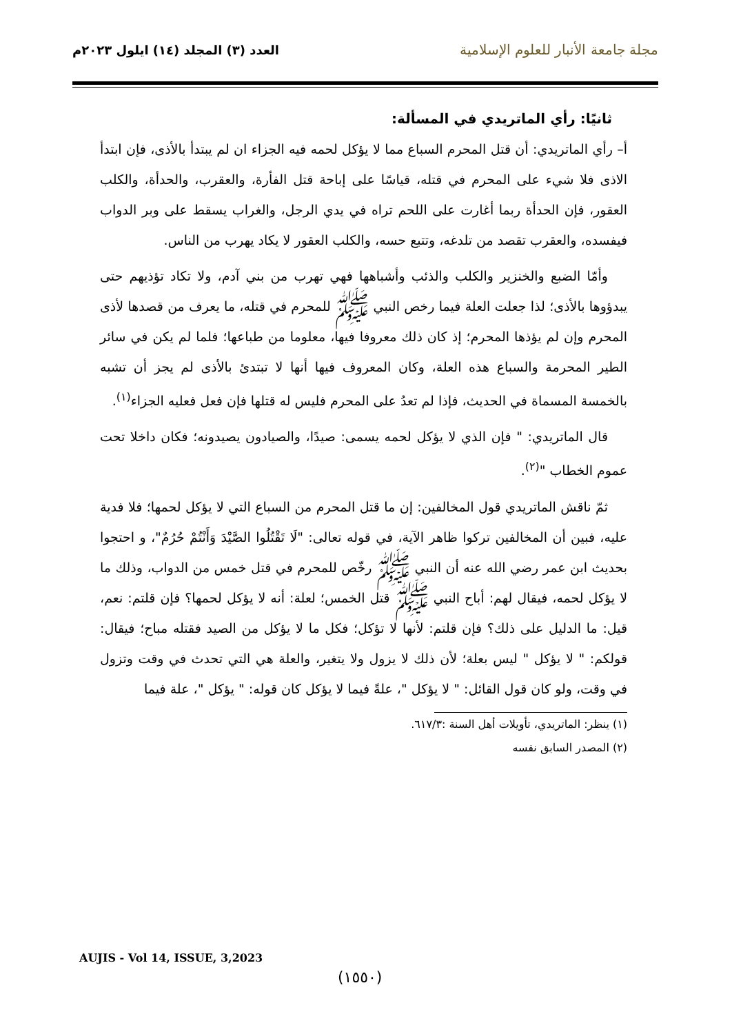مجلة جامعة الأنبار للعلوم الإسلامية
العدد (٣) المجلد (١٤) ايلول ٢٠٢٣م
ثانيًا: رأي الماتريدي في المسألة:
أ– رأي الماتريدي: أن قتل المحرم السباع مما لا يؤكل لحمه فيه الجزاء ان لم يبتدأ بالأذى، فإن ابتدأ الاذى فلا شيء على المحرم في قتله، قياسًا على إباحة قتل الفأرة، والعقرب، والحدأة، والكلب العقور، فإن الحدأة ربما أغارت على اللحم تراه في يدي الرجل، والغراب يسقط على وبر الدواب فيفسده، والعقرب تقصد من تلدغه، وتتبع حسه، والكلب العقور لا يكاد يهرب من الناس.
وأمّا الضبع والخنزير والكلب والذئب وأشباهها فهي تهرب من بني آدم، ولا تكاد تؤذيهم حتى يبدؤوها بالأذى؛ لذا جعلت العلة فيما رخص النبي ﷺ للمحرم في قتله، ما يعرف من قصدها لأذى المحرم وإن لم يؤذها المحرم؛ إذ كان ذلك معروفا فيها، معلوما من طباعها؛ فلما لم يكن في سائر الطير المحرمة والسباع هذه العلة، وكان المعروف فيها أنها لا تبتدئ بالأذى لم يجز أن تشبه بالخمسة المسماة في الحديث، فإذا لم تعدُ على المحرم فليس له قتلها فإن فعل فعليه الجزاء<sup>(١)</sup>.
قال الماتريدي: " فإن الذي لا يؤكل لحمه يسمى: صيدًا، والصيادون يصيدونه؛ فكان داخلا تحت عموم الخطاب "<sup>(٢)</sup>.
ثمّ ناقش الماتريدي قول المخالفين: إن ما قتل المحرم من السباع التي لا يؤكل لحمها؛ فلا فدية عليه، فبين أن المخالفين تركوا ظاهر الآية، في قوله تعالى: "لَا تَقْتُلُوا الصَّيْدَ وَأَنْتُمْ حُرُمٌ"، و احتجوا بحديث ابن عمر رضي الله عنه أن النبي ﷺ رخّص للمحرم في قتل خمس من الدواب، وذلك ما لا يؤكل لحمه، فيقال لهم: أباح النبي ﷺ قتل الخمس؛ لعلة: أنه لا يؤكل لحمها؟ فإن قلتم: نعم، قيل: ما الدليل على ذلك؟ فإن قلتم: لأنها لا تؤكل؛ فكل ما لا يؤكل من الصيد فقتله مباح؛ فيقال: قولكم: " لا يؤكل " ليس بعلة؛ لأن ذلك لا يزول ولا يتغير، والعلة هي التي تحدث في وقت وتزول في وقت، ولو كان قول القائل: " لا يؤكل "، علةً فيما لا يؤكل كان قوله: " يؤكل "، علة فيما
(١) ينظر: الماتريدي، تأويلات أهل السنة :٦١٧/٣.
(٢) المصدر السابق نفسه
AUJIS - Vol 14, ISSUE, 3,2023
(١٥٥٠)